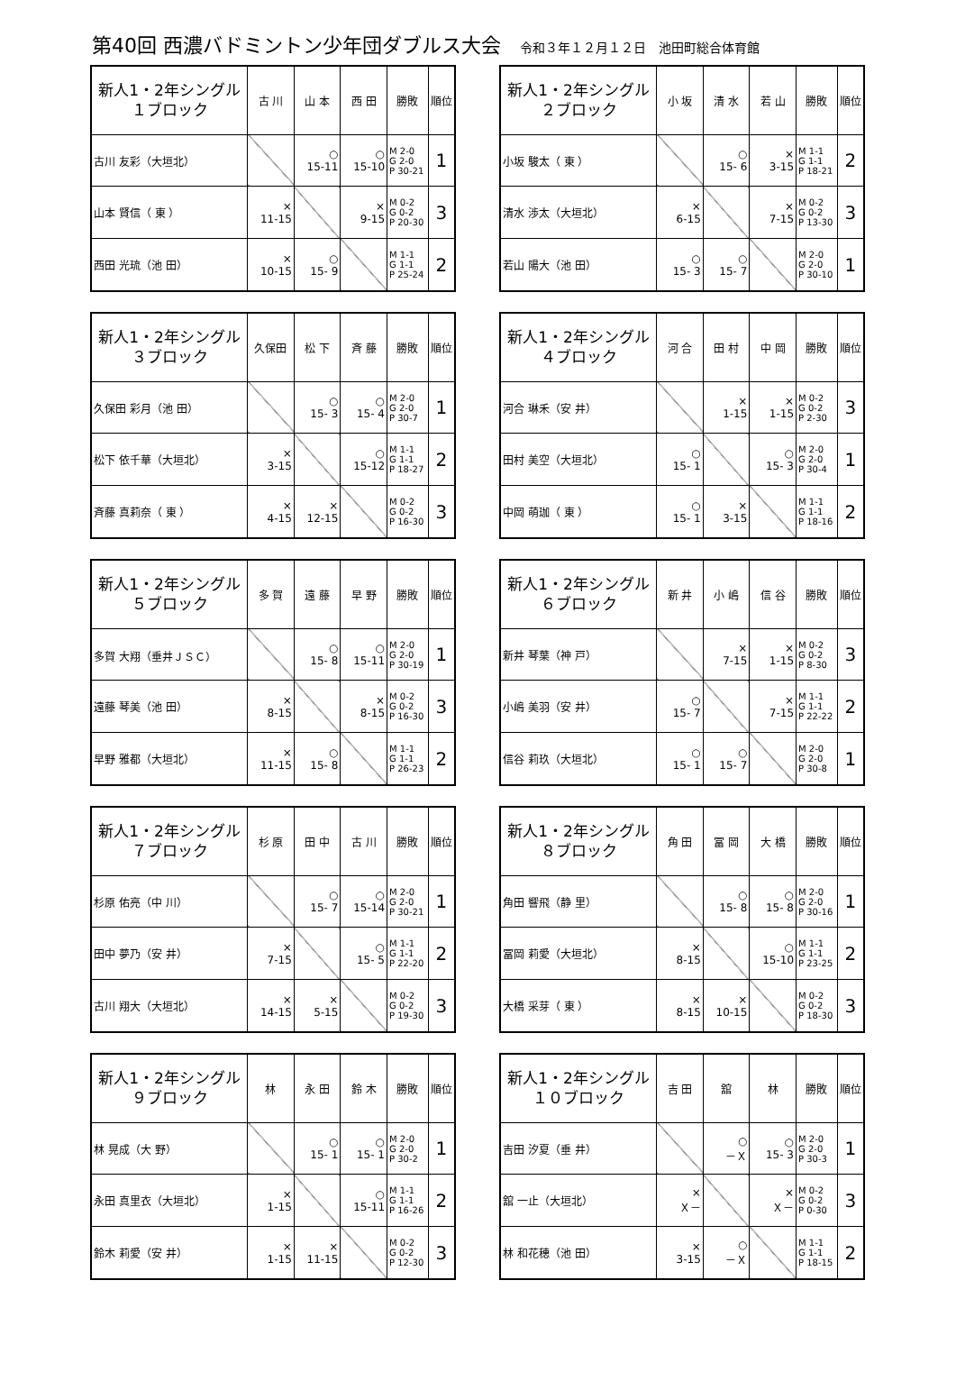第40回 西濃バドミントン少年団ダブルス大会 令和３年１２月１２日　池田町総合体育館
| 新人1・2年シングル １ブロック | 古 川 | 山 本 | 西 田 | 勝敗 | 順位 |
| --- | --- | --- | --- | --- | --- |
| 古川 友彩（大垣北） | | ○ 15-11 | ○ 15-10 | M 2-0 G 2-0 P 30-21 | 1 |
| 山本 賢信（ 東 ） | × 11-15 | | × 9-15 | M 0-2 G 0-2 P 20-30 | 3 |
| 西田 光琉（池 田） | × 10-15 | ○ 15- 9 | | M 1-1 G 1-1 P 25-24 | 2 |
| 新人1・2年シングル ２ブロック | 小 坂 | 清 水 | 若 山 | 勝敗 | 順位 |
| --- | --- | --- | --- | --- | --- |
| 小坂 駿太（ 東 ） | | ○ 15- 6 | × 3-15 | M 1-1 G 1-1 P 18-21 | 2 |
| 清水 渉太（大垣北） | × 6-15 | | × 7-15 | M 0-2 G 0-2 P 13-30 | 3 |
| 若山 陽大（池 田） | ○ 15- 3 | ○ 15- 7 | | M 2-0 G 2-0 P 30-10 | 1 |
| 新人1・2年シングル ３ブロック | 久保田 | 松 下 | 斉 藤 | 勝敗 | 順位 |
| --- | --- | --- | --- | --- | --- |
| 久保田 彩月（池 田） | | ○ 15- 3 | ○ 15- 4 | M 2-0 G 2-0 P 30-7 | 1 |
| 松下 依千華（大垣北） | × 3-15 | | ○ 15-12 | M 1-1 G 1-1 P 18-27 | 2 |
| 斉藤 真莉奈（ 東 ） | × 4-15 | × 12-15 | | M 0-2 G 0-2 P 16-30 | 3 |
| 新人1・2年シングル ４ブロック | 河 合 | 田 村 | 中 岡 | 勝敗 | 順位 |
| --- | --- | --- | --- | --- | --- |
| 河合 琳禾（安 井） | | × 1-15 | × 1-15 | M 0-2 G 0-2 P 2-30 | 3 |
| 田村 美空（大垣北） | ○ 15- 1 | | ○ 15- 3 | M 2-0 G 2-0 P 30-4 | 1 |
| 中岡 萌珈（ 東 ） | ○ 15- 1 | × 3-15 | | M 1-1 G 1-1 P 18-16 | 2 |
| 新人1・2年シングル ５ブロック | 多 賀 | 遠 藤 | 早 野 | 勝敗 | 順位 |
| --- | --- | --- | --- | --- | --- |
| 多賀 大翔（垂井ＪＳＣ） | | ○ 15- 8 | ○ 15-11 | M 2-0 G 2-0 P 30-19 | 1 |
| 遠藤 琴美（池 田） | × 8-15 | | × 8-15 | M 0-2 G 0-2 P 16-30 | 3 |
| 早野 雅都（大垣北） | × 11-15 | ○ 15- 8 | | M 1-1 G 1-1 P 26-23 | 2 |
| 新人1・2年シングル ６ブロック | 新 井 | 小 嶋 | 信 谷 | 勝敗 | 順位 |
| --- | --- | --- | --- | --- | --- |
| 新井 琴葉（神 戸） | | × 7-15 | × 1-15 | M 0-2 G 0-2 P 8-30 | 3 |
| 小嶋 美羽（安 井） | ○ 15- 7 | | × 7-15 | M 1-1 G 1-1 P 22-22 | 2 |
| 信谷 莉玖（大垣北） | ○ 15- 1 | ○ 15- 7 | | M 2-0 G 2-0 P 30-8 | 1 |
| 新人1・2年シングル ７ブロック | 杉 原 | 田 中 | 古 川 | 勝敗 | 順位 |
| --- | --- | --- | --- | --- | --- |
| 杉原 佑亮（中 川） | | ○ 15- 7 | ○ 15-14 | M 2-0 G 2-0 P 30-21 | 1 |
| 田中 夢乃（安 井） | × 7-15 | | ○ 15- 5 | M 1-1 G 1-1 P 22-20 | 2 |
| 古川 翔大（大垣北） | × 14-15 | × 5-15 | | M 0-2 G 0-2 P 19-30 | 3 |
| 新人1・2年シングル ８ブロック | 角 田 | 冨 岡 | 大 橋 | 勝敗 | 順位 |
| --- | --- | --- | --- | --- | --- |
| 角田 響飛（静 里） | | ○ 15- 8 | ○ 15- 8 | M 2-0 G 2-0 P 30-16 | 1 |
| 冨岡 莉愛（大垣北） | × 8-15 | | ○ 15-10 | M 1-1 G 1-1 P 23-25 | 2 |
| 大橋 采芽（ 東 ） | × 8-15 | × 10-15 | | M 0-2 G 0-2 P 18-30 | 3 |
| 新人1・2年シングル ９ブロック | 林 | 永 田 | 鈴 木 | 勝敗 | 順位 |
| --- | --- | --- | --- | --- | --- |
| 林 晃成（大 野） | | ○ 15- 1 | ○ 15- 1 | M 2-0 G 2-0 P 30-2 | 1 |
| 永田 真里衣（大垣北） | × 1-15 | | ○ 15-11 | M 1-1 G 1-1 P 16-26 | 2 |
| 鈴木 莉愛（安 井） | × 1-15 | × 11-15 | | M 0-2 G 0-2 P 12-30 | 3 |
| 新人1・2年シングル １０ブロック | 吉 田 | 舘 | 林 | 勝敗 | 順位 |
| --- | --- | --- | --- | --- | --- |
| 吉田 汐夏（垂 井） | | ○ －Ｘ | ○ 15- 3 | M 2-0 G 2-0 P 30-3 | 1 |
| 舘 一止（大垣北） | × Ｘ－ | | × Ｘ－ | M 0-2 G 0-2 P 0-30 | 3 |
| 林 和花穂（池 田） | × 3-15 | ○ －Ｘ | | M 1-1 G 1-1 P 18-15 | 2 |